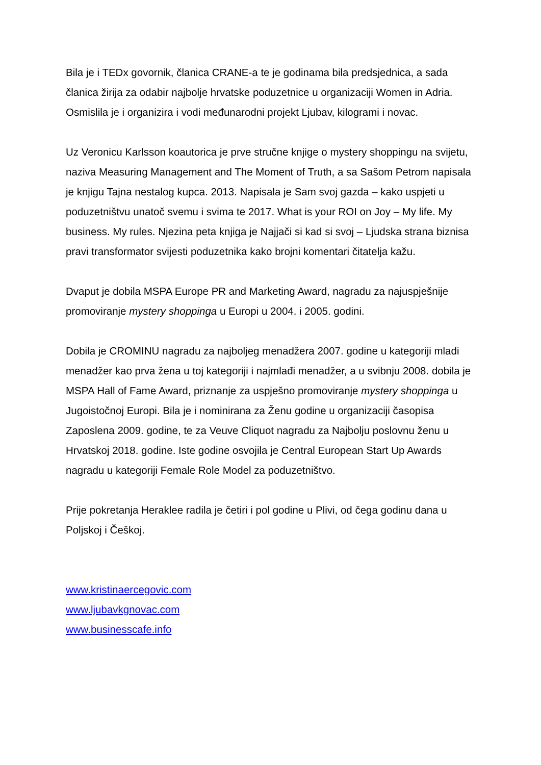Bila je i TEDx govornik, članica CRANE-a te je godinama bila predsjednica, a sada članica žirija za odabir najbolje hrvatske poduzetnice u organizaciji Women in Adria. Osmislila je i organizira i vodi međunarodni projekt Ljubav, kilogrami i novac.
Uz Veronicu Karlsson koautorica je prve stručne knjige o mystery shoppingu na svijetu, naziva Measuring Management and The Moment of Truth, a sa Sašom Petrom napisala je knjigu Tajna nestalog kupca. 2013. Napisala je Sam svoj gazda – kako uspjeti u poduzetništvu unatoč svemu i svima te 2017. What is your ROI on Joy – My life. My business. My rules. Njezina peta knjiga je Najjači si kad si svoj – Ljudska strana biznisa pravi transformator svijesti poduzetnika kako brojni komentari čitatelja kažu.
Dvaput je dobila MSPA Europe PR and Marketing Award, nagradu za najuspješnije promoviranje mystery shoppinga u Europi u 2004. i 2005. godini.
Dobila je CROMINU nagradu za najboljeg menadžera 2007. godine u kategoriji mladi menadžer kao prva žena u toj kategoriji i najmlađi menadžer, a u svibnju 2008. dobila je MSPA Hall of Fame Award, priznanje za uspješno promoviranje mystery shoppinga u Jugoistočnoj Europi. Bila je i nominirana za Ženu godine u organizaciji časopisa Zaposlena 2009. godine, te za Veuve Cliquot nagradu za Najbolju poslovnu ženu u Hrvatskoj 2018. godine. Iste godine osvojila je Central European Start Up Awards nagradu u kategoriji Female Role Model za poduzetništvo.
Prije pokretanja Heraklee radila je četiri i pol godine u Plivi, od čega godinu dana u Poljskoj i Češkoj.
www.kristinaercegovic.com
www.ljubavkgnovac.com
www.businesscafe.info